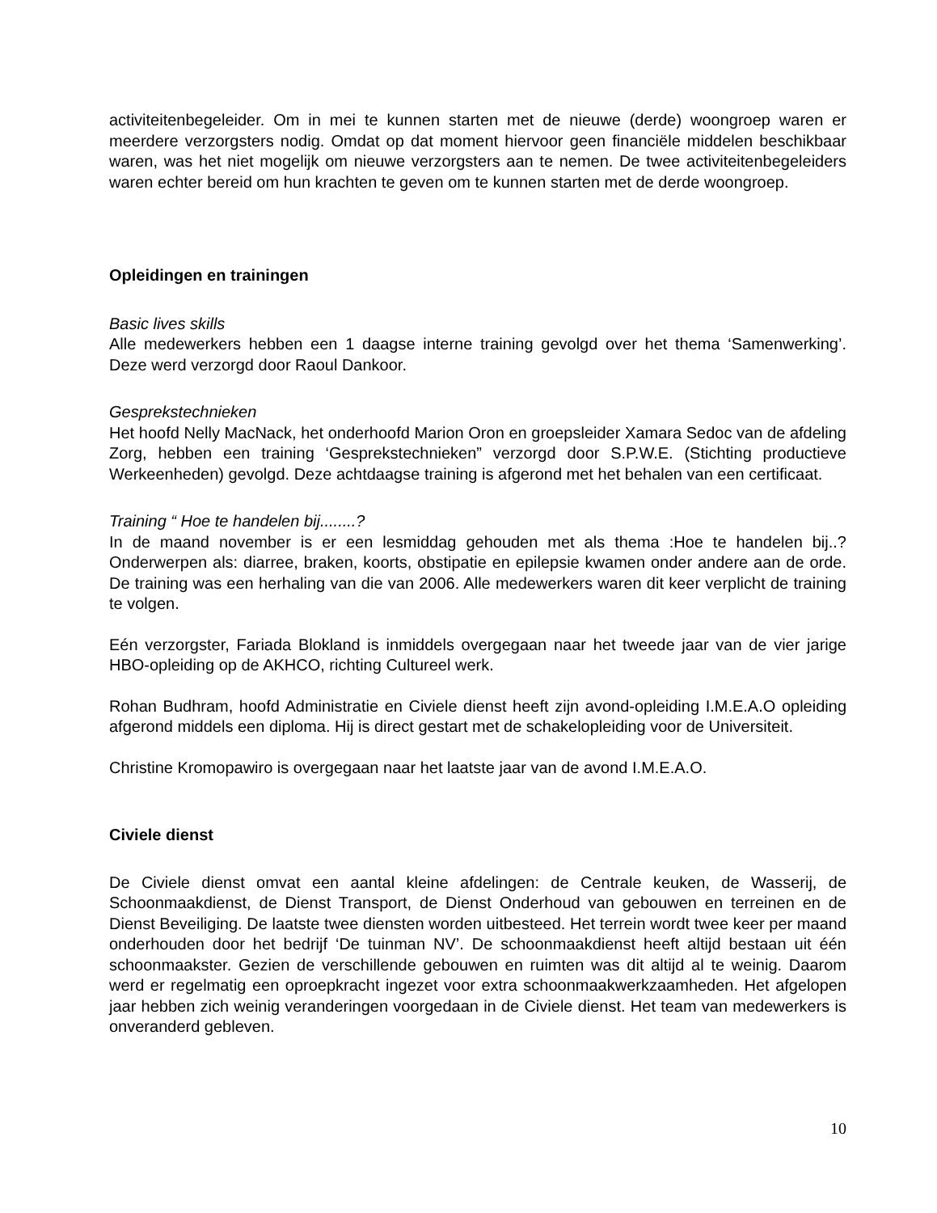activiteitenbegeleider. Om in mei te kunnen starten met de nieuwe (derde) woongroep waren er meerdere verzorgsters nodig. Omdat op dat moment hiervoor geen financiële middelen beschikbaar waren, was het niet mogelijk om nieuwe verzorgsters aan te nemen. De twee activiteitenbegeleiders waren echter bereid om hun krachten te geven om te kunnen starten met de derde woongroep.
Opleidingen en trainingen
Basic lives skills
Alle medewerkers hebben een 1 daagse interne training gevolgd over het thema ‘Samenwerking’. Deze werd verzorgd door Raoul Dankoor.
Gesprekstechnieken
Het hoofd Nelly MacNack, het onderhoofd Marion Oron en groepsleider Xamara Sedoc van de afdeling Zorg, hebben een training ‘Gesprekstechnieken” verzorgd door S.P.W.E. (Stichting productieve Werkeenheden) gevolgd. Deze achtdaagse training is afgerond met het behalen van een certificaat.
Training “ Hoe te handelen bij........?
In de maand november is er een lesmiddag gehouden met als thema :Hoe te handelen bij..? Onderwerpen als: diarree, braken, koorts, obstipatie en epilepsie kwamen onder andere aan de orde. De training was een herhaling van die van 2006. Alle medewerkers waren dit keer verplicht de training te volgen.
Eén verzorgster, Fariada Blokland is inmiddels overgegaan naar het tweede jaar van de vier jarige HBO-opleiding op de AKHCO, richting Cultureel werk.
Rohan Budhram, hoofd Administratie en Civiele dienst heeft zijn avond-opleiding I.M.E.A.O opleiding afgerond middels een diploma. Hij is direct gestart met de schakelopleiding voor de Universiteit.
Christine Kromopawiro is overgegaan naar het laatste jaar van de avond I.M.E.A.O.
Civiele dienst
De Civiele dienst omvat een aantal kleine afdelingen: de Centrale keuken, de Wasserij, de Schoonmaakdienst, de Dienst Transport, de Dienst Onderhoud van gebouwen en terreinen en de Dienst Beveiliging. De laatste twee diensten worden uitbesteed. Het terrein wordt twee keer per maand onderhouden door het bedrijf ‘De tuinman NV’. De schoonmaakdienst heeft altijd bestaan uit één schoonmaakster. Gezien de verschillende gebouwen en ruimten was dit altijd al te weinig. Daarom werd er regelmatig een oproepkracht ingezet voor extra schoonmaakwerkzaamheden. Het afgelopen jaar hebben zich weinig veranderingen voorgedaan in de Civiele dienst. Het team van medewerkers is onveranderd gebleven.
10